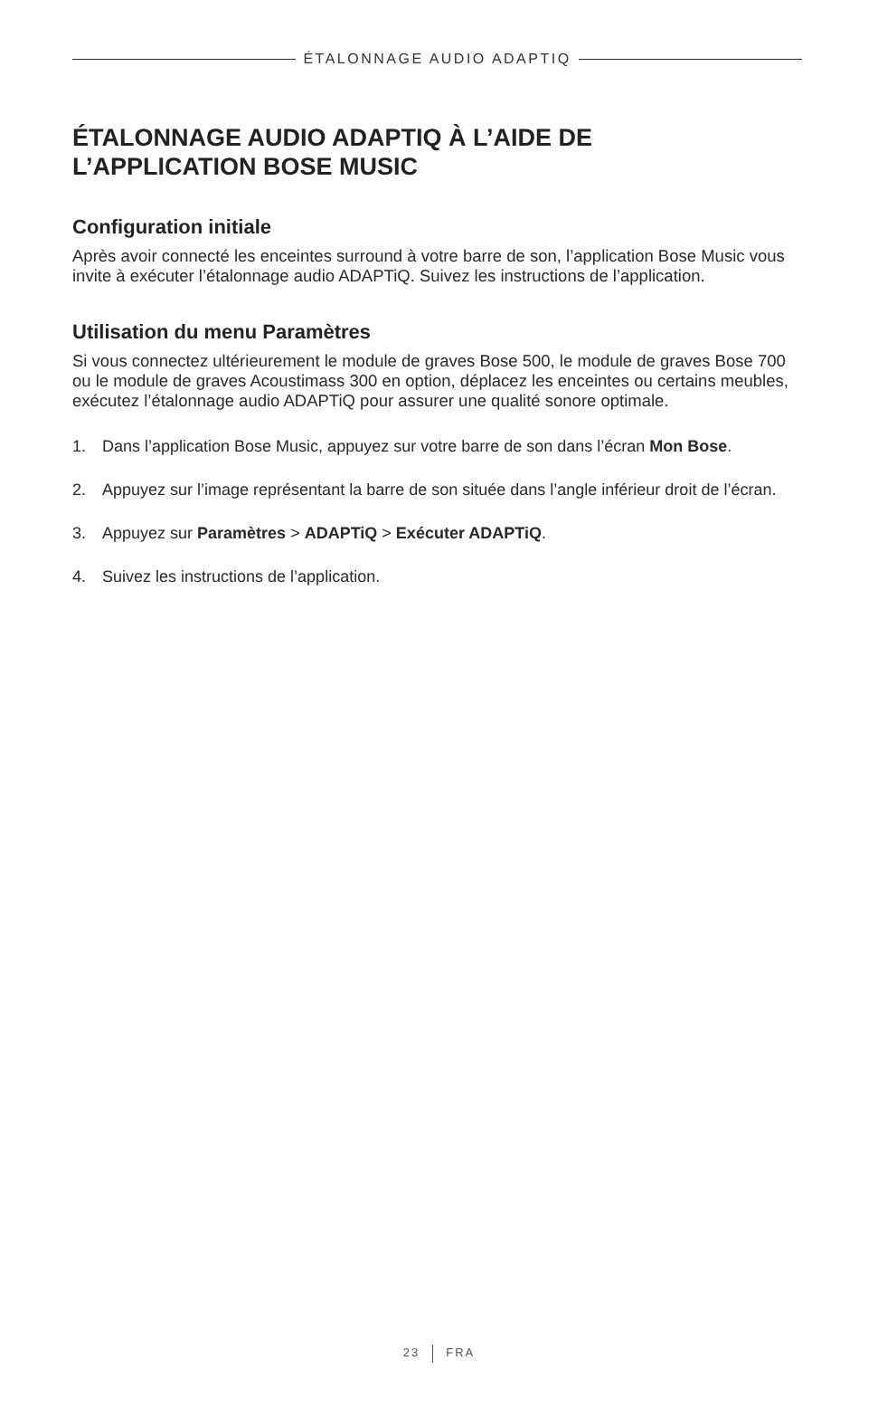ÉTALONNAGE AUDIO ADAPTIQ
ÉTALONNAGE AUDIO ADAPTIQ À L’AIDE DE
L’APPLICATION BOSE MUSIC
Configuration initiale
Après avoir connecté les enceintes surround à votre barre de son, l’application Bose Music vous invite à exécuter l’étalonnage audio ADAPTiQ. Suivez les instructions de l’application.
Utilisation du menu Paramètres
Si vous connectez ultérieurement le module de graves Bose 500, le module de graves Bose 700 ou le module de graves Acoustimass 300 en option, déplacez les enceintes ou certains meubles, exécutez l’étalonnage audio ADAPTiQ pour assurer une qualité sonore optimale.
1. Dans l’application Bose Music, appuyez sur votre barre de son dans l’écran Mon Bose.
2. Appuyez sur l’image représentant la barre de son située dans l’angle inférieur droit de l’écran.
3. Appuyez sur Paramètres > ADAPTiQ > Exécuter ADAPTiQ.
4. Suivez les instructions de l’application.
23 FRA